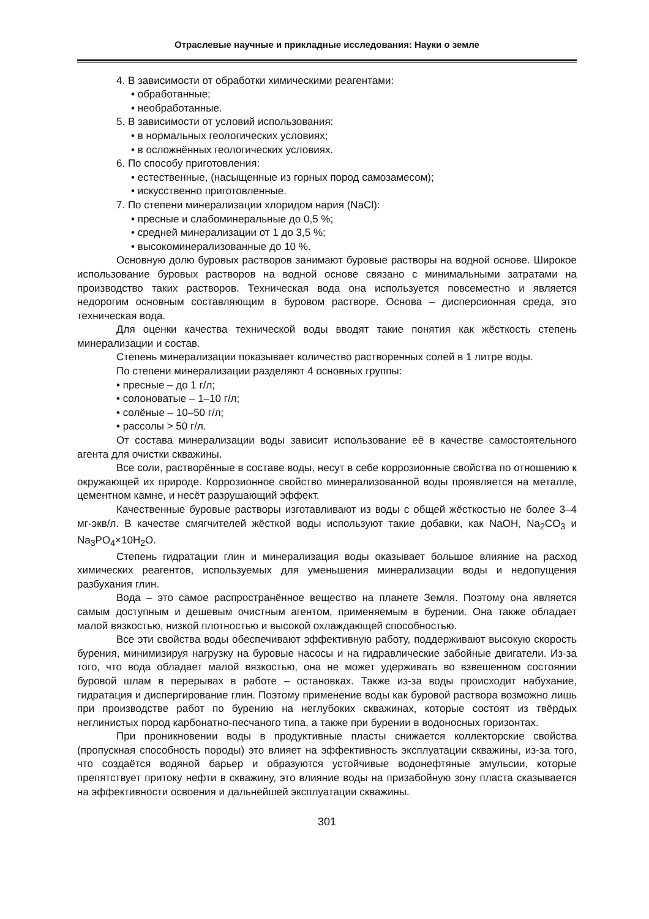Отраслевые научные и прикладные исследования: Науки о земле
4. В зависимости от обработки химическими реагентами:
• обработанные;
• необработанные.
5. В зависимости от условий использования:
• в нормальных геологических условиях;
• в осложнённых геологических условиях.
6. По способу приготовления:
• естественные, (насыщенные из горных пород самозамесом);
• искусственно приготовленные.
7. По степени минерализации хлоридом нария (NaCl):
• пресные и слабоминеральные до 0,5 %;
• средней минерализации от 1 до 3,5 %;
• высокоминерализованные до 10 %.
Основную долю буровых растворов занимают буровые растворы на водной основе. Широкое использование буровых растворов на водной основе связано с минимальными затратами на производство таких растворов. Техническая вода она используется повсеместно и является недорогим основным составляющим в буровом растворе. Основа – дисперсионная среда, это техническая вода.
Для оценки качества технической воды вводят такие понятия как жёсткость степень минерализации и состав.
Степень минерализации показывает количество растворенных солей в 1 литре воды.
По степени минерализации разделяют 4 основных группы:
• пресные – до 1 г/л;
• солоноватые – 1–10 г/л;
• солёные – 10–50 г/л;
• рассолы > 50 г/л.
От состава минерализации воды зависит использование её в качестве самостоятельного агента для очистки скважины.
Все соли, растворённые в составе воды, несут в себе коррозионные свойства по отношению к окружающей их природе. Коррозионное свойство минерализованной воды проявляется на металле, цементном камне, и несёт разрушающий эффект.
Качественные буровые растворы изготавливают из воды с общей жёсткостью не более 3–4 мг-экв/л. В качестве смягчителей жёсткой воды используют такие добавки, как NaOH, Na<sub>2</sub>CO<sub>3</sub> и Na<sub>3</sub>PO<sub>4</sub>×10H<sub>2</sub>O.
Степень гидратации глин и минерализация воды оказывает большое влияние на расход химических реагентов, используемых для уменьшения минерализации воды и недопущения разбухания глин.
Вода – это самое распространённое вещество на планете Земля. Поэтому она является самым доступным и дешевым очистным агентом, применяемым в бурении. Она также обладает малой вязкостью, низкой плотностью и высокой охлаждающей способностью.
Все эти свойства воды обеспечивают эффективную работу, поддерживают высокую скорость бурения, минимизируя нагрузку на буровые насосы и на гидравлические забойные двигатели. Из-за того, что вода обладает малой вязкостью, она не может удерживать во взвешенном состоянии буровой шлам в перерывах в работе – остановках. Также из-за воды происходит набухание, гидратация и диспергирование глин. Поэтому применение воды как буровой раствора возможно лишь при производстве работ по бурению на неглубоких скважинах, которые состоят из твёрдых неглинистых пород карбонатно-песчаного типа, а также при бурении в водоносных горизонтах.
При проникновении воды в продуктивные пласты снижается коллекторские свойства (пропускная способность породы) это влияет на эффективность эксплуатации скважины, из-за того, что создаётся водяной барьер и образуются устойчивые водонефтяные эмульсии, которые препятствует притоку нефти в скважину, это влияние воды на призабойную зону пласта сказывается на эффективности освоения и дальнейшей эксплуатации скважины.
301